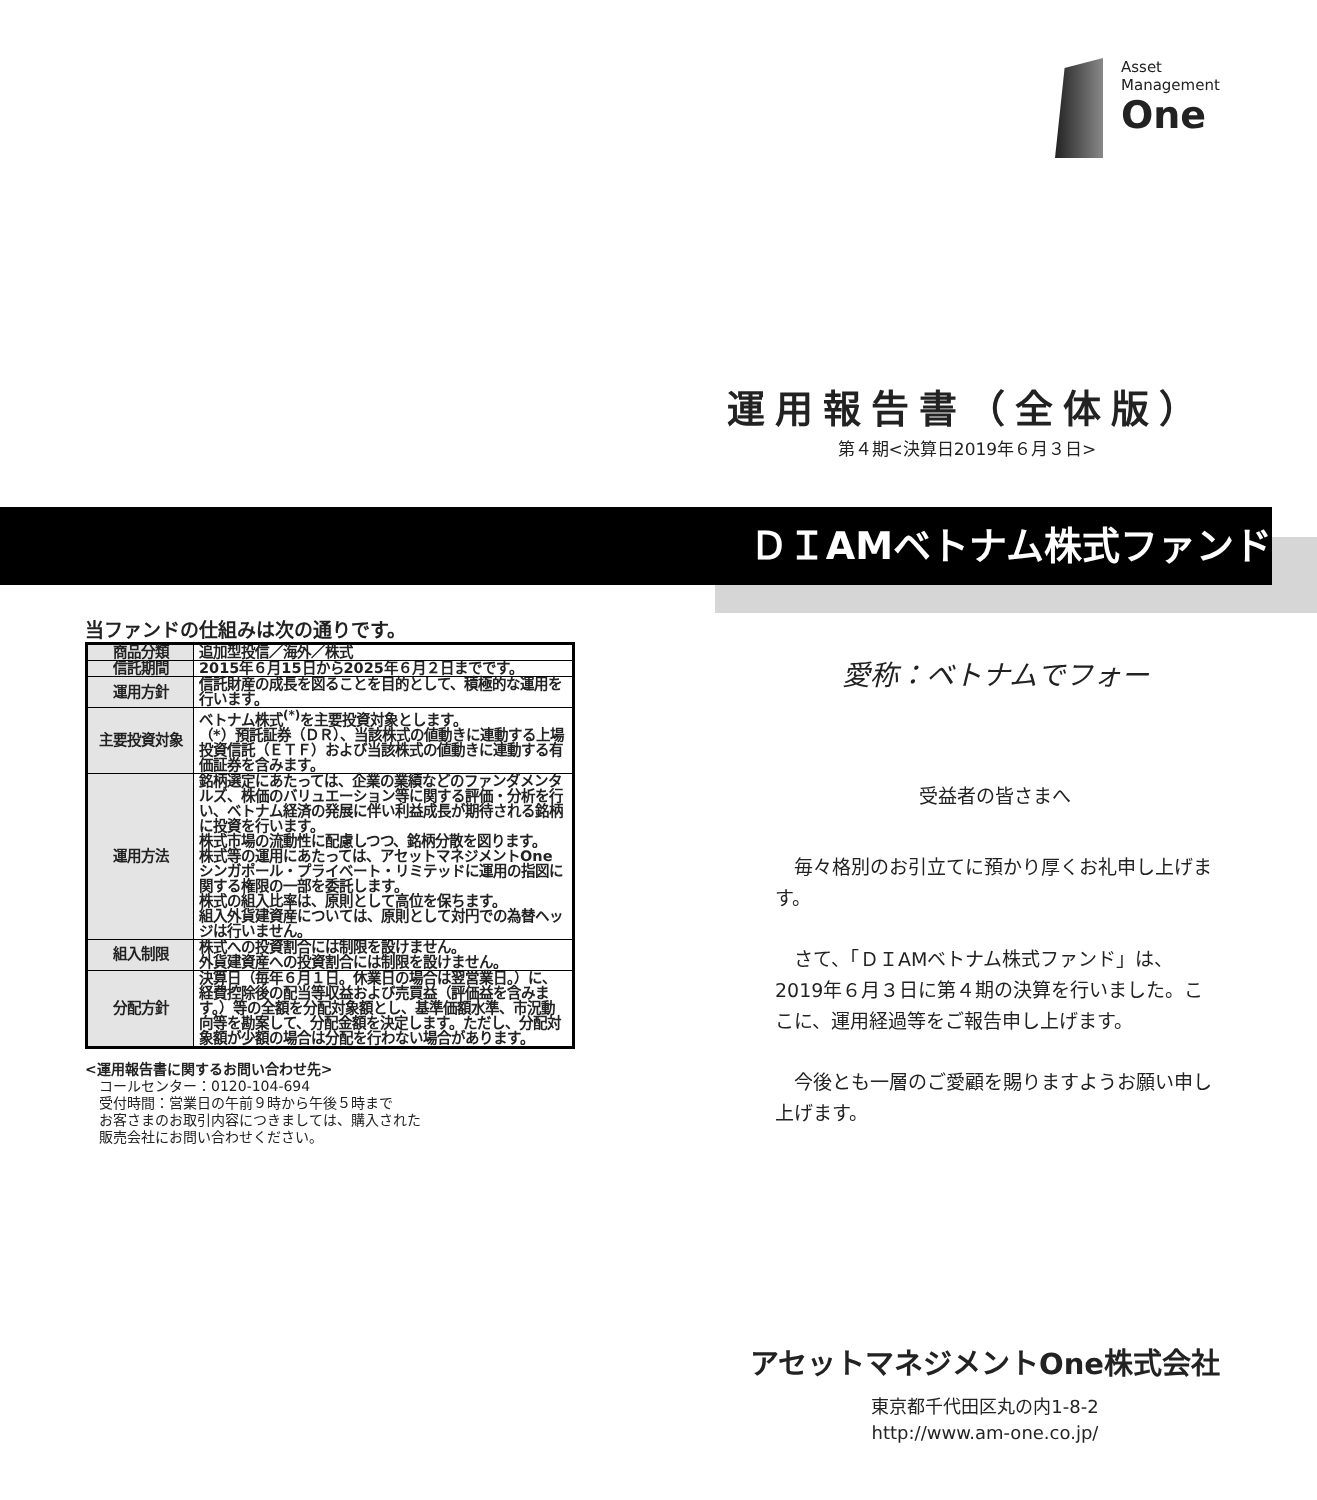Asset
Management
One
運用報告書（全体版）
第４期<決算日2019年６月３日>
ＤＩAMベトナム株式ファンド
当ファンドの仕組みは次の通りです。
| 商品分類 | 追加型投信／海外／株式 |
| 信託期間 | 2015年６月15日から2025年６月２日までです。 |
| 運用方針 | 信託財産の成長を図ることを目的として、積極的な運用を行います。 |
| 主要投資対象 | ベトナム株式<sup>(*)</sup>を主要投資対象とします。 （*）預託証券（ＤＲ）、当該株式の値動きに連動する上場投資信託（ＥＴＦ）および当該株式の値動きに連動する有価証券を含みます。 |
| 運用方法 | 銘柄選定にあたっては、企業の業績などのファンダメンタルズ、株価のバリュエーション等に関する評価・分析を行い、ベトナム経済の発展に伴い利益成長が期待される銘柄に投資を行います。 株式市場の流動性に配慮しつつ、銘柄分散を図ります。 株式等の運用にあたっては、アセットマネジメントOne シンガポール・プライベート・リミテッドに運用の指図に関する権限の一部を委託します。 株式の組入比率は、原則として高位を保ちます。 組入外貨建資産については、原則として対円での為替ヘッジは行いません。 |
| 組入制限 | 株式への投資割合には制限を設けません。 外貨建資産への投資割合には制限を設けません。 |
| 分配方針 | 決算日（毎年６月１日。休業日の場合は翌営業日。）に、経費控除後の配当等収益および売買益（評価益を含みます。）等の全額を分配対象額とし、基準価額水準、市況動向等を勘案して、分配金額を決定します。ただし、分配対象額が少額の場合は分配を行わない場合があります。 |
<運用報告書に関するお問い合わせ先>
コールセンター：0120-104-694
受付時間：営業日の午前９時から午後５時まで
お客さまのお取引内容につきましては、購入された
販売会社にお問い合わせください。
愛称：ベトナムでフォー
受益者の皆さまへ
　毎々格別のお引立てに預かり厚くお礼申し上げます。
　さて、「ＤＩAMベトナム株式ファンド」は、2019年６月３日に第４期の決算を行いました。ここに、運用経過等をご報告申し上げます。
　今後とも一層のご愛顧を賜りますようお願い申し上げます。
アセットマネジメントOne株式会社
東京都千代田区丸の内1-8-2
http://www.am-one.co.jp/